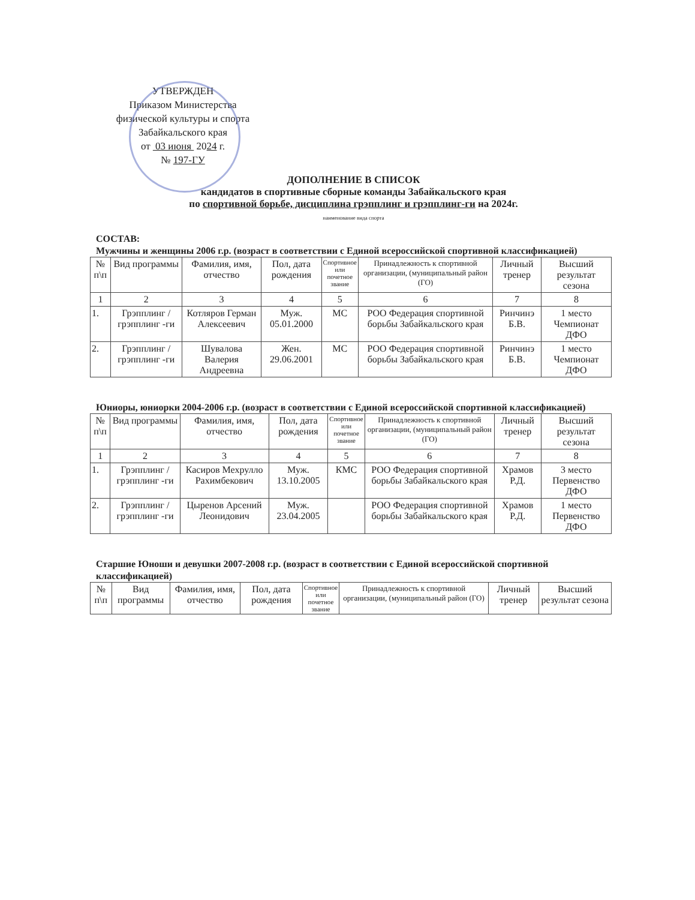УТВЕРЖДЕН
Приказом Министерства
физической культуры и спорта
Забайкальского края
от 03 июня 2024 г.
№ 197-ГУ
ДОПОЛНЕНИЕ В СПИСОК
кандидатов в спортивные сборные команды Забайкальского края
по спортивной борьбе, дисциплина грэпплинг и грэпплинг-ги на 2024г.
наименование вида спорта
СОСТАВ:
Мужчины и женщины 2006 г.р. (возраст в соответствии с Единой всероссийской спортивной классификацией)
| № п\п | Вид программы | Фамилия, имя, отчество | Пол, дата рождения | Спортивное или почетное звание | Принадлежность к спортивной организации, (муниципальный район (ГО) | Личный тренер | Высший результат сезона |
| --- | --- | --- | --- | --- | --- | --- | --- |
| 1 | 2 | 3 | 4 | 5 | 6 | 7 | 8 |
| 1. | Грэпплинг /грэпплинг -ги | Котляров Герман Алексеевич | Муж. 05.01.2000 | МС | РОО Федерация спортивной борьбы Забайкальского края | Ринчинэ Б.В. | 1 место Чемпионат ДФО |
| 2. | Грэпплинг /грэпплинг -ги | Шувалова Валерия Андреевна | Жен. 29.06.2001 | МС | РОО Федерация спортивной борьбы Забайкальского края | Ринчинэ Б.В. | 1 место Чемпионат ДФО |
Юниоры, юниорки 2004-2006 г.р. (возраст в соответствии с Единой всероссийской спортивной классификацией)
| № п\п | Вид программы | Фамилия, имя, отчество | Пол, дата рождения | Спортивное или почетное звание | Принадлежность к спортивной организации, (муниципальный район (ГО) | Личный тренер | Высший результат сезона |
| --- | --- | --- | --- | --- | --- | --- | --- |
| 1 | 2 | 3 | 4 | 5 | 6 | 7 | 8 |
| 1. | Грэпплинг /грэпплинг -ги | Касиров Мехрулло Рахимбекович | Муж. 13.10.2005 | КМС | РОО Федерация спортивной борьбы Забайкальского края | Храмов Р.Д. | 3 место Первенство ДФО |
| 2. | Грэпплинг /грэпплинг -ги | Цыренов Арсений Леонидович | Муж. 23.04.2005 | | РОО Федерация спортивной борьбы Забайкальского края | Храмов Р.Д. | 1 место Первенство ДФО |
Старшие Юноши и девушки 2007-2008 г.р. (возраст в соответствии с Единой всероссийской спортивной классификацией)
| № п\п | Вид программы | Фамилия, имя, отчество | Пол, дата рождения | Спортивное или почетное звание | Принадлежность к спортивной организации, (муниципальный район (ГО) | Личный тренер | Высший результат сезона |
| --- | --- | --- | --- | --- | --- | --- | --- |